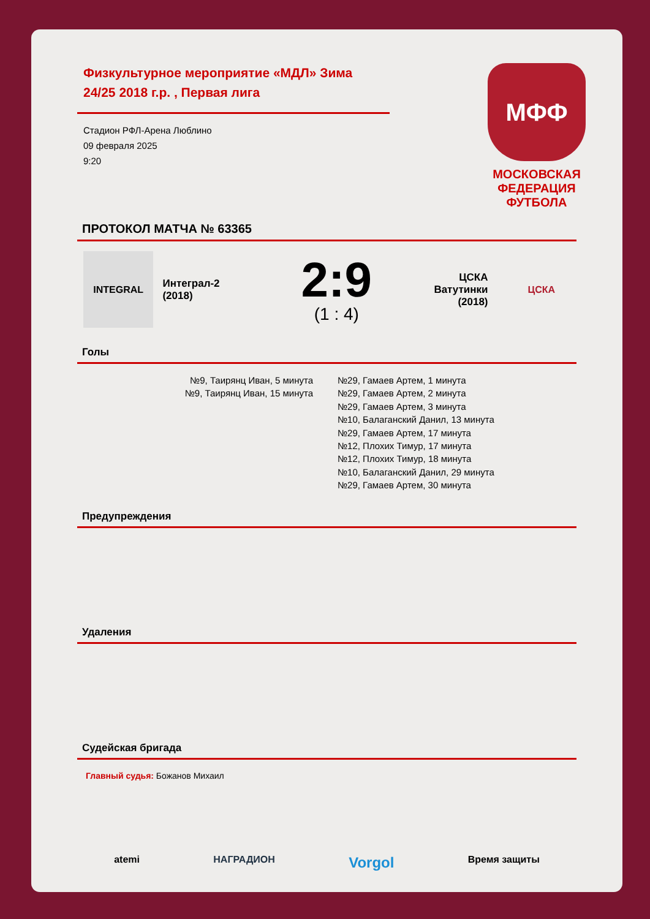Физкультурное мероприятие «МДЛ» Зима 24/25 2018 г.р. , Первая лига
Стадион РФЛ-Арена Люблино
09 февраля 2025
9:20
МФФ
МОСКОВСКАЯ
ФЕДЕРАЦИЯ
ФУТБОЛА
ПРОТОКОЛ МАТЧА № 63365
INTEGRAL
Интеграл-2
(2018)
2:9
(1 : 4)
ЦСКА
Ватутинки
(2018)
ЦСКА
Голы
№9, Таирянц Иван, 5 минута
№9, Таирянц Иван, 15 минута
№29, Гамаев Артем, 1 минута
№29, Гамаев Артем, 2 минута
№29, Гамаев Артем, 3 минута
№10, Балаганский Данил, 13 минута
№29, Гамаев Артем, 17 минута
№12, Плохих Тимур, 17 минута
№12, Плохих Тимур, 18 минута
№10, Балаганский Данил, 29 минута
№29, Гамаев Артем, 30 минута
Предупреждения
Удаления
Судейская бригада
Главный судья: Божанов Михаил
atemi НАГРАДИОН Vorgol Время защиты